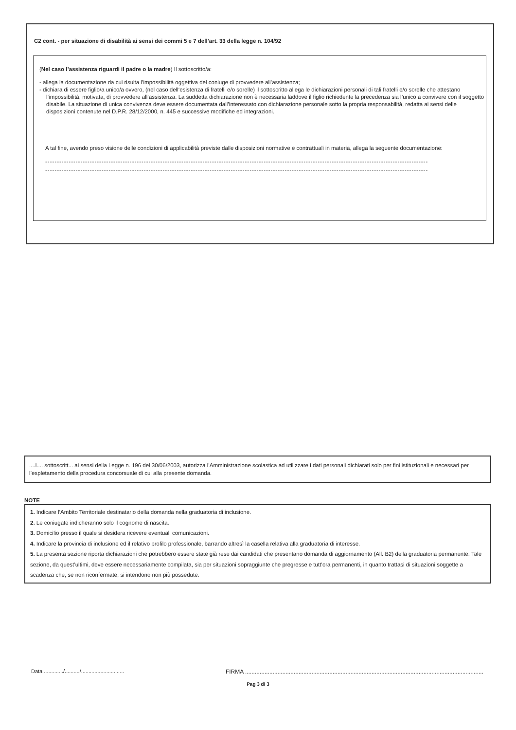C2 cont. - per situazione di disabilità ai sensi dei commi 5 e 7 dell’art. 33 della legge n. 104/92
(Nel caso l’assistenza riguardi il padre o la madre) Il sottoscritto/a:
- allega la documentazione da cui risulta l’impossibilità oggettiva del coniuge di provvedere all’assistenza;
- dichiara di essere figlio/a unico/a ovvero, (nel caso dell‘esistenza di fratelli e/o sorelle) il sottoscritto allega le dichiarazioni personali di tali fratelli e/o sorelle che attestano l’impossibilità, motivata, di provvedere all’assistenza. La suddetta dichiarazione non è necessaria laddove il figlio richiedente la precedenza sia l’unico a convivere con il soggetto disabile. La situazione di unica convivenza deve essere documentata dall’interessato con dichiarazione personale sotto la propria responsabilità, redatta ai sensi delle disposizioni contenute nel D.P.R. 28/12/2000, n. 445 e successive modifiche ed integrazioni.
A tal fine, avendo preso visione delle condizioni di applicabilità previste dalle disposizioni normative e contrattuali in materia, allega la seguente documentazione:
-------------------------------------------------------------------------------------------------------------------------------------------------------------------
-------------------------------------------------------------------------------------------------------------------------------------------------------------------
....l.... sottoscritt... ai sensi della Legge n. 196 del 30/06/2003, autorizza l’Amministrazione scolastica ad utilizzare i dati personali dichiarati solo per fini istituzionali e necessari per l’espletamento della procedura concorsuale di cui alla presente domanda.
NOTE
1. Indicare l’Ambito Territoriale destinatario della domanda nella graduatoria di inclusione.
2. Le coniugate indicheranno solo il cognome di nascita.
3. Domicilio presso il quale si desidera ricevere eventuali comunicazioni.
4. Indicare la provincia di inclusione ed il relativo profilo professionale, barrando altresì la casella relativa alla graduatoria di interesse.
5. La presenta sezione riporta dichiarazioni che potrebbero essere state già rese dai candidati che presentano domanda di aggiornamento (All. B2) della graduatoria permanente. Tale sezione, da quest’ultimi, deve essere necessariamente compilata, sia per situazioni sopraggiunte che pregresse e tutt’ora permanenti, in quanto trattasi di situazioni soggette a scadenza che, se non riconfermate, si intendono non più possedute.
Data ............./........../............................. FIRMA ...................................................................................................................................................
Pag 3 di 3